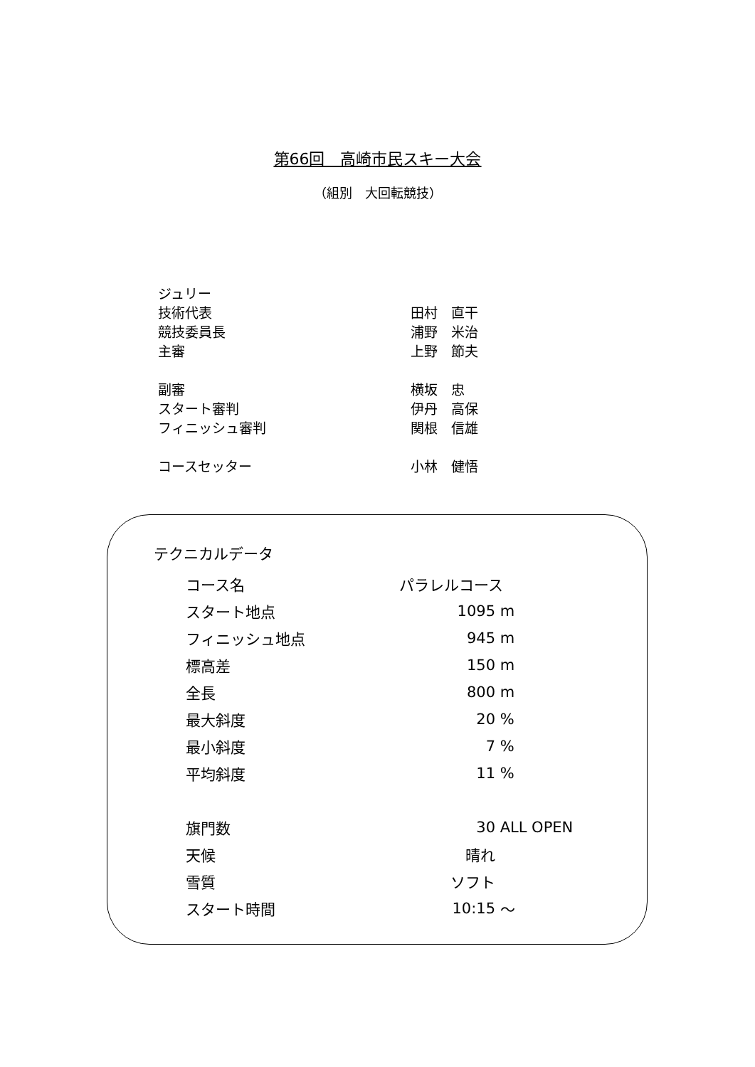第66回　高崎市民スキー大会
（組別　大回転競技）
| ジュリー | |
| 技術代表 | 田村 直干 |
| 競技委員長 | 浦野 米治 |
| 主審 | 上野 節夫 |
| 副審 | 横坂 忠 |
| スタート審判 | 伊丹 高保 |
| フィニッシュ審判 | 関根 信雄 |
| コースセッター | 小林 健悟 |
テクニカルデータ
| コース名 | パラレルコース | |
| スタート地点 | 1095 | m |
| フィニッシュ地点 | 945 | m |
| 標高差 | 150 | m |
| 全長 | 800 | m |
| 最大斜度 | 20 | % |
| 最小斜度 | 7 | % |
| 平均斜度 | 11 | % |
| 旗門数 | 30 | ALL OPEN |
| 天候 | 晴れ | |
| 雪質 | ソフト | |
| スタート時間 | 10:15 | ～ |